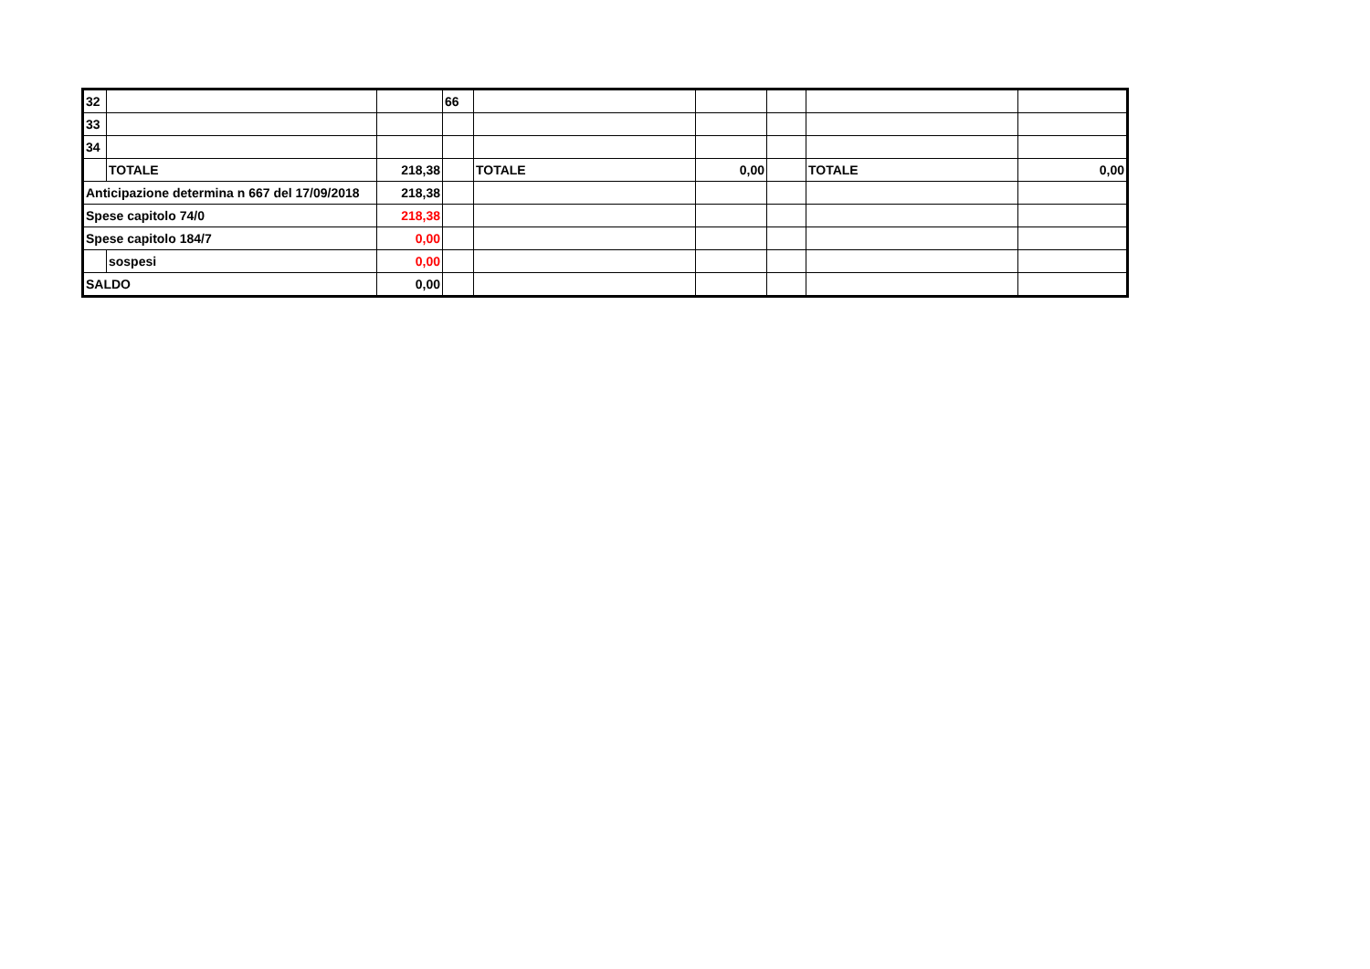| 32 | | | 66 | | | | | |
| 33 | | | | | | | | |
| 34 | | | | | | | | |
| | TOTALE | 218,38 | | TOTALE | 0,00 | | TOTALE | 0,00 |
| Anticipazione determina n 667 del 17/09/2018 | | 218,38 | | | | | | |
| Spese capitolo 74/0 | | 218,38 | | | | | | |
| Spese capitolo 184/7 | | 0,00 | | | | | | |
| | sospesi | 0,00 | | | | | | |
| SALDO | | 0,00 | | | | | | |